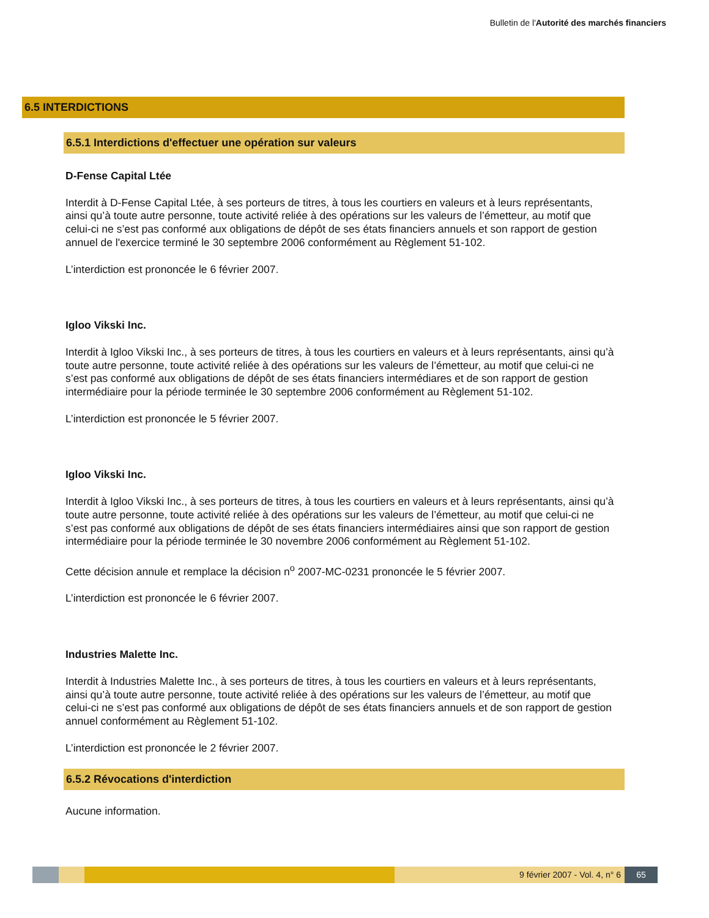Bulletin de l'Autorité des marchés financiers
6.5 INTERDICTIONS
6.5.1 Interdictions d'effectuer une opération sur valeurs
D-Fense Capital Ltée
Interdit à D-Fense Capital Ltée, à ses porteurs de titres, à tous les courtiers en valeurs et à leurs représentants, ainsi qu’à toute autre personne, toute activité reliée à des opérations sur les valeurs de l’émetteur, au motif que celui-ci ne s’est pas conformé aux obligations de dépôt de ses états financiers annuels et son rapport de gestion annuel de l'exercice terminé le 30 septembre 2006 conformément au Règlement 51-102.
L’interdiction est prononcée le 6 février 2007.
Igloo Vikski Inc.
Interdit à Igloo Vikski Inc., à ses porteurs de titres, à tous les courtiers en valeurs et à leurs représentants, ainsi qu’à toute autre personne, toute activité reliée à des opérations sur les valeurs de l’émetteur, au motif que celui-ci ne s’est pas conformé aux obligations de dépôt de ses états financiers intermédiares et de son rapport de gestion intermédiaire pour la période terminée le 30 septembre 2006 conformément au Règlement 51-102.
L’interdiction est prononcée le 5 février 2007.
Igloo Vikski Inc.
Interdit à Igloo Vikski Inc., à ses porteurs de titres, à tous les courtiers en valeurs et à leurs représentants, ainsi qu’à toute autre personne, toute activité reliée à des opérations sur les valeurs de l’émetteur, au motif que celui-ci ne s’est pas conformé aux obligations de dépôt de ses états financiers intermédiaires ainsi que son rapport de gestion intermédiaire pour la période terminée le 30 novembre 2006 conformément au Règlement 51-102.
Cette décision annule et remplace la décision n<sup>o</sup> 2007-MC-0231 prononcée le 5 février 2007.
L’interdiction est prononcée le 6 février 2007.
Industries Malette Inc.
Interdit à Industries Malette Inc., à ses porteurs de titres, à tous les courtiers en valeurs et à leurs représentants, ainsi qu’à toute autre personne, toute activité reliée à des opérations sur les valeurs de l’émetteur, au motif que celui-ci ne s’est pas conformé aux obligations de dépôt de ses états financiers annuels et de son rapport de gestion annuel conformément au Règlement 51-102.
L’interdiction est prononcée le 2 février 2007.
6.5.2 Révocations d'interdiction
Aucune information.
9 février 2007 - Vol. 4, n° 6 65